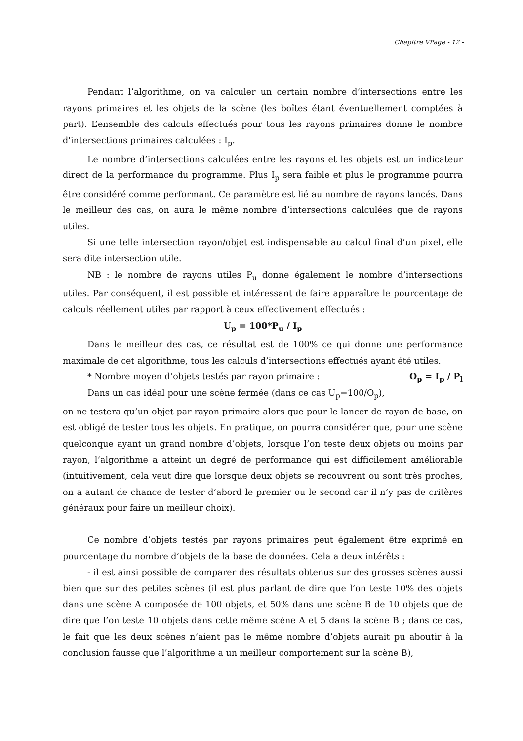Chapitre VPage - 12 -
Pendant l’algorithme, on va calculer un certain nombre d’intersections entre les rayons primaires et les objets de la scène (les boîtes étant éventuellement comptées à part). L’ensemble des calculs effectués pour tous les rayons primaires donne le nombre d'intersections primaires calculées : I<sub>p</sub>.
Le nombre d’intersections calculées entre les rayons et les objets est un indicateur direct de la performance du programme. Plus I<sub>p</sub> sera faible et plus le programme pourra être considéré comme performant. Ce paramètre est lié au nombre de rayons lancés. Dans le meilleur des cas, on aura le même nombre d’intersections calculées que de rayons utiles.
Si une telle intersection rayon/objet est indispensable au calcul final d’un pixel, elle sera dite intersection utile.
NB : le nombre de rayons utiles P<sub>u</sub> donne également le nombre d’intersections utiles. Par conséquent, il est possible et intéressant de faire apparaître le pourcentage de calculs réellement utiles par rapport à ceux effectivement effectués :
U<sub>p</sub> = 100*P<sub>u</sub> / I<sub>p</sub>
Dans le meilleur des cas, ce résultat est de 100% ce qui donne une performance maximale de cet algorithme, tous les calculs d’intersections effectués ayant été utiles.
* Nombre moyen d’objets testés par rayon primaire : O<sub>p</sub> = I<sub>p</sub> / P<sub>l</sub>
Dans un cas idéal pour une scène fermée (dans ce cas U<sub>p</sub>=100/O<sub>p</sub>), on ne testera qu’un objet par rayon primaire alors que pour le lancer de rayon de base, on est obligé de tester tous les objets. En pratique, on pourra considérer que, pour une scène quelconque ayant un grand nombre d’objets, lorsque l’on teste deux objets ou moins par rayon, l’algorithme a atteint un degré de performance qui est difficilement améliorable (intuitivement, cela veut dire que lorsque deux objets se recouvrent ou sont très proches, on a autant de chance de tester d’abord le premier ou le second car il n’y pas de critères généraux pour faire un meilleur choix).
Ce nombre d’objets testés par rayons primaires peut également être exprimé en pourcentage du nombre d’objets de la base de données. Cela a deux intérêts :
- il est ainsi possible de comparer des résultats obtenus sur des grosses scènes aussi bien que sur des petites scènes (il est plus parlant de dire que l’on teste 10% des objets dans une scène A composée de 100 objets, et 50% dans une scène B de 10 objets que de dire que l’on teste 10 objets dans cette même scène A et 5 dans la scène B ; dans ce cas, le fait que les deux scènes n’aient pas le même nombre d’objets aurait pu aboutir à la conclusion fausse que l’algorithme a un meilleur comportement sur la scène B),